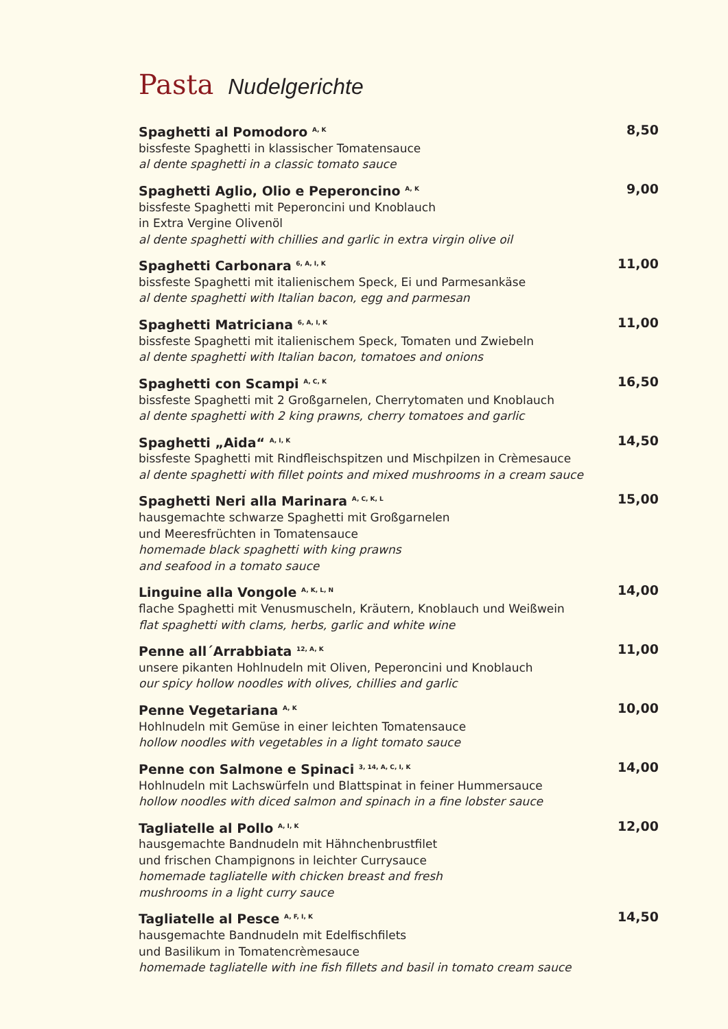Pasta Nudelgerichte
Spaghetti al Pomodoro <sup>A, K</sup>
bissfeste Spaghetti in klassischer Tomatensauce
al dente spaghetti in a classic tomato sauce
8,50
Spaghetti Aglio, Olio e Peperoncino <sup>A, K</sup>
bissfeste Spaghetti mit Peperoncini und Knoblauch
in Extra Vergine Olivenöl
al dente spaghetti with chillies and garlic in extra virgin olive oil
9,00
Spaghetti Carbonara <sup>6, A, I, K</sup>
bissfeste Spaghetti mit italienischem Speck, Ei und Parmesankäse
al dente spaghetti with Italian bacon, egg and parmesan
11,00
Spaghetti Matriciana <sup>6, A, I, K</sup>
bissfeste Spaghetti mit italienischem Speck, Tomaten und Zwiebeln
al dente spaghetti with Italian bacon, tomatoes and onions
11,00
Spaghetti con Scampi <sup>A, C, K</sup>
bissfeste Spaghetti mit 2 Großgarnelen, Cherrytomaten und Knoblauch
al dente spaghetti with 2 king prawns, cherry tomatoes and garlic
16,50
Spaghetti „Aida“ <sup>A, I, K</sup>
bissfeste Spaghetti mit Rindfleischspitzen und Mischpilzen in Crèmesauce
al dente spaghetti with fillet points and mixed mushrooms in a cream sauce
14,50
Spaghetti Neri alla Marinara <sup>A, C, K, L</sup>
hausgemachte schwarze Spaghetti mit Großgarnelen
und Meeresfrüchten in Tomatensauce
homemade black spaghetti with king prawns
and seafood in a tomato sauce
15,00
Linguine alla Vongole <sup>A, K, L, N</sup>
flache Spaghetti mit Venusmuscheln, Kräutern, Knoblauch und Weißwein
flat spaghetti with clams, herbs, garlic and white wine
14,00
Penne all´Arrabbiata <sup>12, A, K</sup>
unsere pikanten Hohlnudeln mit Oliven, Peperoncini und Knoblauch
our spicy hollow noodles with olives, chillies and garlic
11,00
Penne Vegetariana <sup>A, K</sup>
Hohlnudeln mit Gemüse in einer leichten Tomatensauce
hollow noodles with vegetables in a light tomato sauce
10,00
Penne con Salmone e Spinaci <sup>3, 14, A, C, I, K</sup>
Hohlnudeln mit Lachswürfeln und Blattspinat in feiner Hummersauce
hollow noodles with diced salmon and spinach in a fine lobster sauce
14,00
Tagliatelle al Pollo <sup>A, I, K</sup>
hausgemachte Bandnudeln mit Hähnchenbrustfilet
und frischen Champignons in leichter Currysauce
homemade tagliatelle with chicken breast and fresh
mushrooms in a light curry sauce
12,00
Tagliatelle al Pesce <sup>A, F, I, K</sup>
hausgemachte Bandnudeln mit Edelfischfilets
und Basilikum in Tomatencrèmesauce
homemade tagliatelle with ine fish fillets and basil in tomato cream sauce
14,50